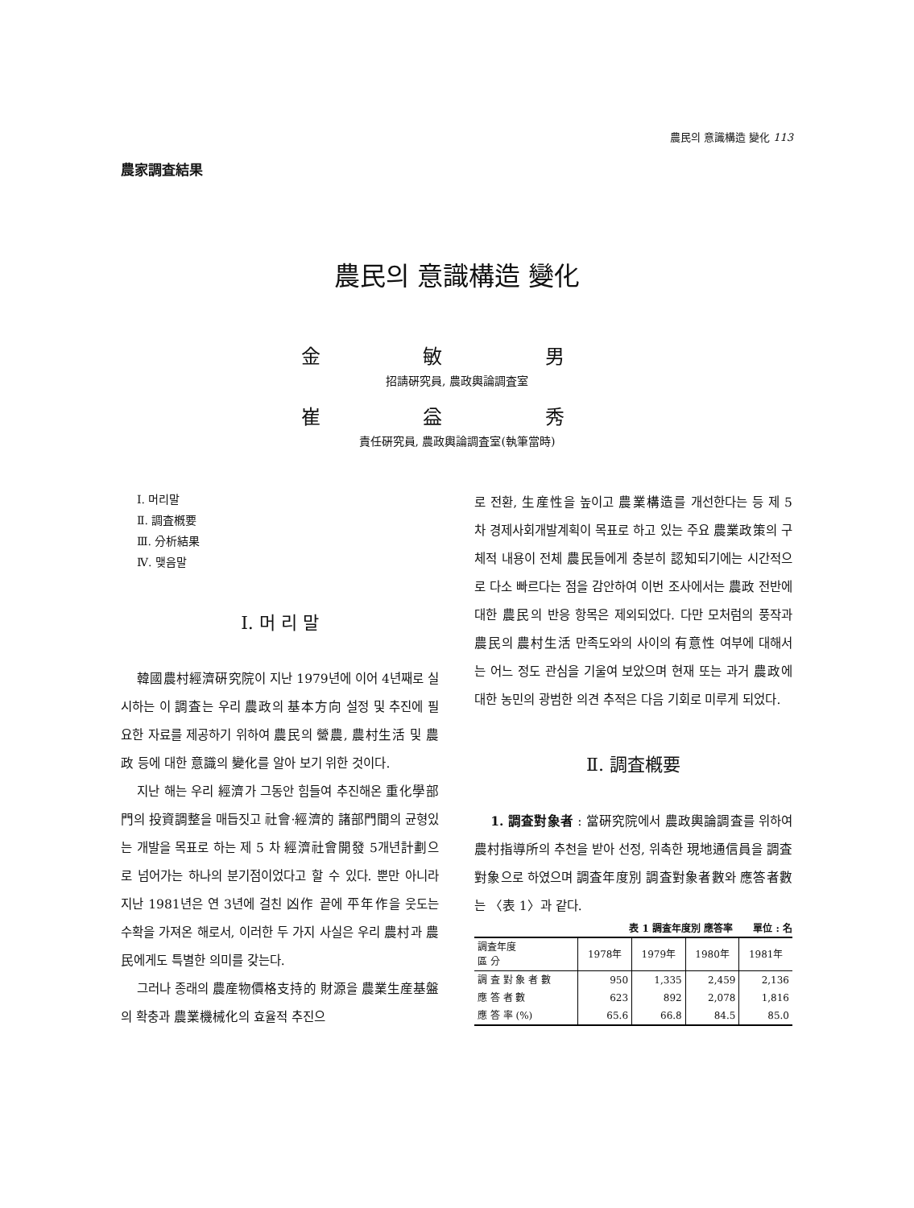農民의 意識構造 變化 113
農家調査結果
農民의 意識構造 變化
金 敏 男
招請硏究員, 農政輿論調査室
崔 益 秀
責任硏究員, 農政輿論調査室(執筆當時)
Ⅰ. 머리말
Ⅱ. 調査槪要
Ⅲ. 分析結果
Ⅳ. 맺음말
Ⅰ. 머 리 말
韓國農村經濟硏究院이 지난 1979년에 이어 4년째로 실시하는 이 調査는 우리 農政의 基本方向 설정 및 추진에 필요한 자료를 제공하기 위하여 農民의 營農, 農村生活 및 農政 등에 대한 意識의 變化를 알아 보기 위한 것이다.
지난 해는 우리 經濟가 그동안 힘들여 추진해온 重化學部門의 投資調整을 매듭짓고 社會·經濟的 諸部門間의 균형있는 개발을 목표로 하는 제 5 차 經濟社會開發 5개년計劃으로 넘어가는 하나의 분기점이었다고 할 수 있다. 뿐만 아니라 지난 1981년은 연 3년에 걸친 凶作 끝에 平年作을 웃도는 수확을 가져온 해로서, 이러한 두 가지 사실은 우리 農村과 農民에게도 특별한 의미를 갖는다.
그러나 종래의 農産物價格支持的 財源을 農業生産基盤의 확충과 農業機械化의 효율적 추진으
로 전환, 生産性을 높이고 農業構造를 개선한다는 등 제 5 차 경제사회개발계획이 목표로 하고 있는 주요 農業政策의 구체적 내용이 전체 農民들에게 충분히 認知되기에는 시간적으로 다소 빠르다는 점을 감안하여 이번 조사에서는 農政 전반에 대한 農民의 반응 항목은 제외되었다. 다만 모처럼의 풍작과 農民의 農村生活 만족도와의 사이의 有意性 여부에 대해서는 어느 정도 관심을 기울여 보았으며 현재 또는 과거 農政에 대한 농민의 광범한 의견 추적은 다음 기회로 미루게 되었다.
Ⅱ. 調査槪要
1. 調査對象者 : 當硏究院에서 農政輿論調査를 위하여 農村指導所의 추천을 받아 선정, 위촉한 現地通信員을 調査對象으로 하였으며 調査年度別 調査對象者數와 應答者數는 〈表 1〉과 같다.
表 1 調査年度別 應答率 單位 : 名
| 調査年度 區 分 | 1978年 | 1979年 | 1980年 | 1981年 |
| --- | --- | --- | --- | --- |
| 調 査 對 象 者 數 | 950 | 1,335 | 2,459 | 2,136 |
| 應 答 者 數 | 623 | 892 | 2,078 | 1,816 |
| 應 答 率 (%) | 65.6 | 66.8 | 84.5 | 85.0 |